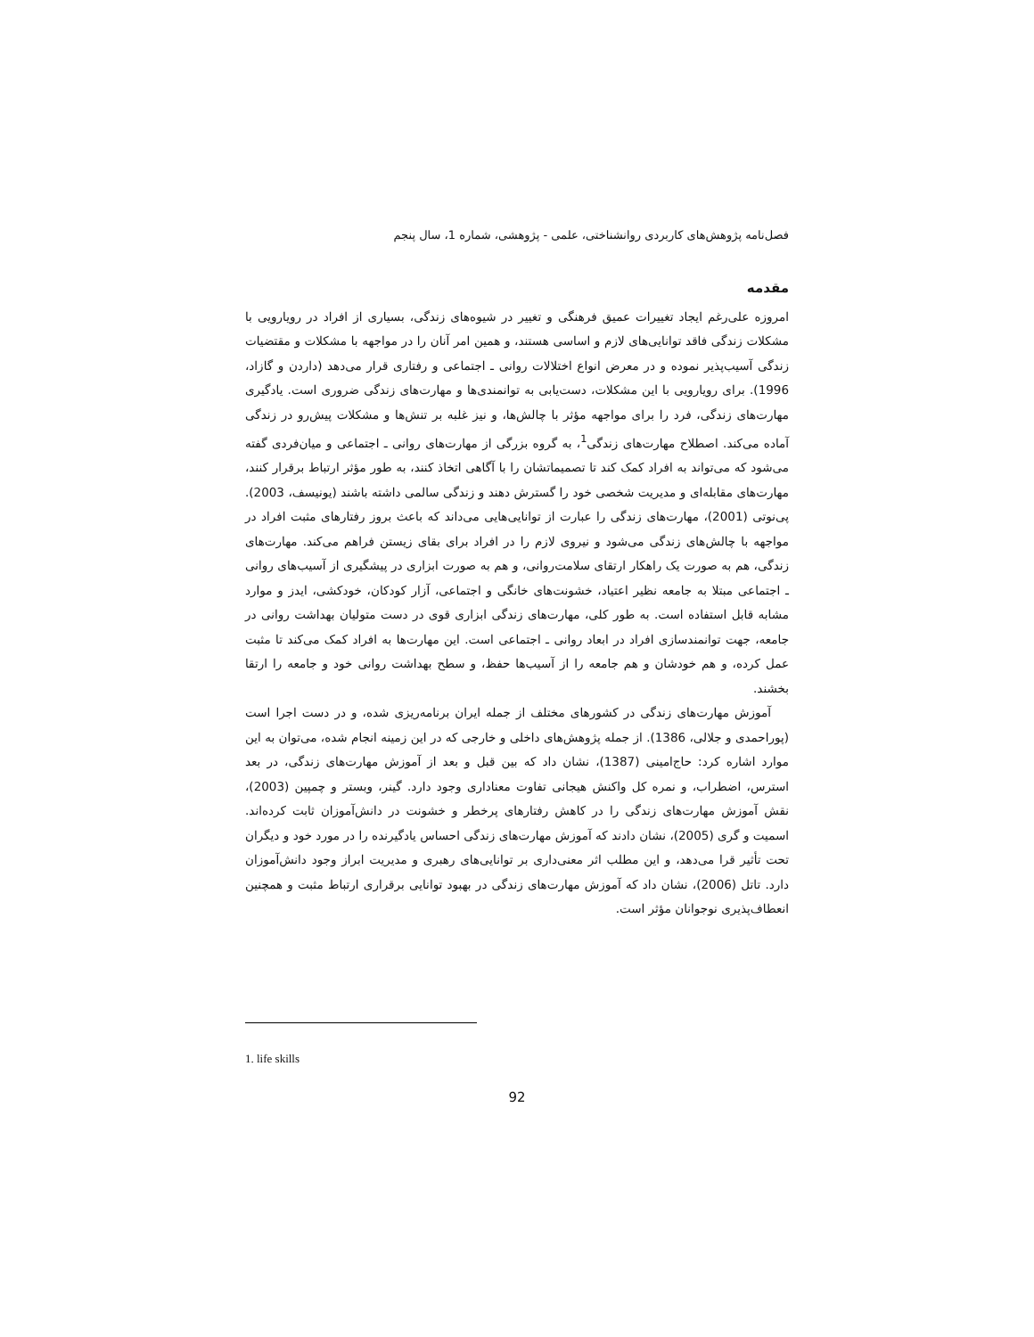فصل‌نامه پژوهش‌های کاربردی روانشناختی، علمی - پژوهشی، شماره 1، سال پنجم
مقدمه
امروزه علی‌رغم ایجاد تغییرات عمیق فرهنگی و تغییر در شیوه‌های زندگی، بسیاری از افراد در رویارویی با مشکلات زندگی فاقد توانایی‌های لازم و اساسی هستند، و همین امر آنان را در مواجهه با مشکلات و مقتضیات زندگی آسیب‌پذیر نموده و در معرض انواع اختلالات روانی ـ اجتماعی و رفتاری قرار می‌دهد (داردن و گازاد، 1996). برای رویارویی با این مشکلات، دست‌یابی به توانمندی‌ها و مهارت‌های زندگی ضروری است. یادگیری مهارت‌های زندگی، فرد را برای مواجهه مؤثر با چالش‌ها، و نیز غلبه بر تنش‌ها و مشکلات پیش‌رو در زندگی آماده می‌کند. اصطلاح مهارت‌های زندگی<sup>1</sup>، به گروه بزرگی از مهارت‌های روانی ـ اجتماعی و میان‌فردی گفته می‌شود که می‌تواند به افراد کمک کند تا تصمیماتشان را با آگاهی اتخاذ کنند، به طور مؤثر ارتباط برقرار کنند، مهارت‌های مقابله‌ای و مدیریت شخصی خود را گسترش دهند و زندگی سالمی داشته باشند (یونیسف، 2003). پی‌نوتی (2001)، مهارت‌های زندگی را عبارت از توانایی‌هایی می‌داند که باعث بروز رفتارهای مثبت افراد در مواجهه با چالش‌های زندگی می‌شود و نیروی لازم را در افراد برای بقای زیستن فراهم می‌کند. مهارت‌های زندگی، هم به صورت یک راهکار ارتقای سلامت‌روانی، و هم به صورت ابزاری در پیشگیری از آسیب‌های روانی ـ اجتماعی مبتلا به جامعه نظیر اعتیاد، خشونت‌های خانگی و اجتماعی، آزار کودکان، خودکشی، ایدز و موارد مشابه قابل استفاده است. به طور کلی، مهارت‌های زندگی ابزاری قوی در دست متولیان بهداشت روانی در جامعه، جهت توانمندسازی افراد در ابعاد روانی ـ اجتماعی است. این مهارت‌ها به افراد کمک می‌کند تا مثبت عمل کرده، و هم خودشان و هم جامعه را از آسیب‌ها حفظ، و سطح بهداشت روانی خود و جامعه را ارتقا بخشند.
آموزش مهارت‌های زندگی در کشورهای مختلف از جمله ایران برنامه‌ریزی شده، و در دست اجرا است (پوراحمدی و جلالی، 1386). از جمله پژوهش‌های داخلی و خارجی که در این زمینه انجام شده، می‌توان به این موارد اشاره کرد: حاج‌امینی (1387)، نشان داد که بین قبل و بعد از آموزش مهارت‌های زندگی، در بعد استرس، اضطراب، و نمره کل واکنش هیجانی تفاوت معناداری وجود دارد. گینر، وبستر و چمپین (2003)، نقش آموزش مهارت‌های زندگی را در کاهش رفتارهای پرخطر و خشونت در دانش‌آموزان ثابت کرده‌اند. اسمیت و گری (2005)، نشان دادند که آموزش مهارت‌های زندگی احساس یادگیرنده را در مورد خود و دیگران تحت تأثیر قرا می‌دهد، و این مطلب اثر معنی‌داری بر توانایی‌های رهبری و مدیریت ابراز وجود دانش‌آموزان دارد. تاتل (2006)، نشان داد که آموزش مهارت‌های زندگی در بهبود توانایی برقراری ارتباط مثبت و همچنین انعطاف‌پذیری نوجوانان مؤثر است.
1. life skills
92